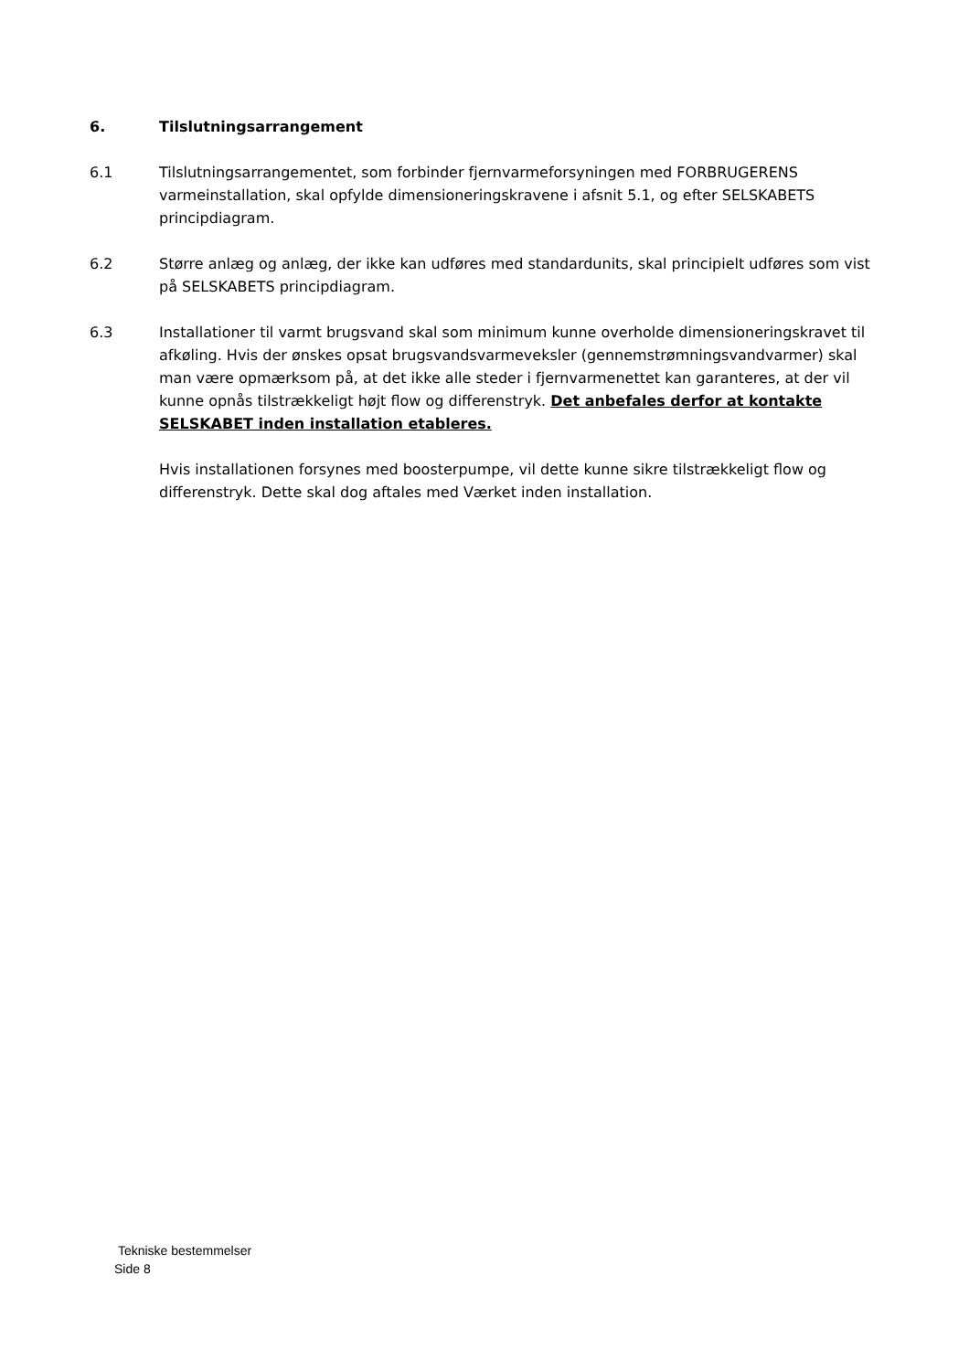6. Tilslutningsarrangement
6.1 Tilslutningsarrangementet, som forbinder fjernvarmeforsyningen med FORBRUGERENS varmeinstallation, skal opfylde dimensioneringskravene i afsnit 5.1, og efter SELSKABETS principdiagram.
6.2 Større anlæg og anlæg, der ikke kan udføres med standardunits, skal principielt udføres som vist på SELSKABETS principdiagram.
6.3 Installationer til varmt brugsvand skal som minimum kunne overholde dimensioneringskravet til afkøling. Hvis der ønskes opsat brugsvandsvarmeveksler (gennemstrømningsvandvarmer) skal man være opmærksom på, at det ikke alle steder i fjernvarmenettet kan garanteres, at der vil kunne opnås tilstrækkeligt højt flow og differenstryk. Det anbefales derfor at kontakte SELSKABET inden installation etableres.
Hvis installationen forsynes med boosterpumpe, vil dette kunne sikre tilstrækkeligt flow og differenstryk. Dette skal dog aftales med Værket inden installation.
Tekniske bestemmelser
Side 8